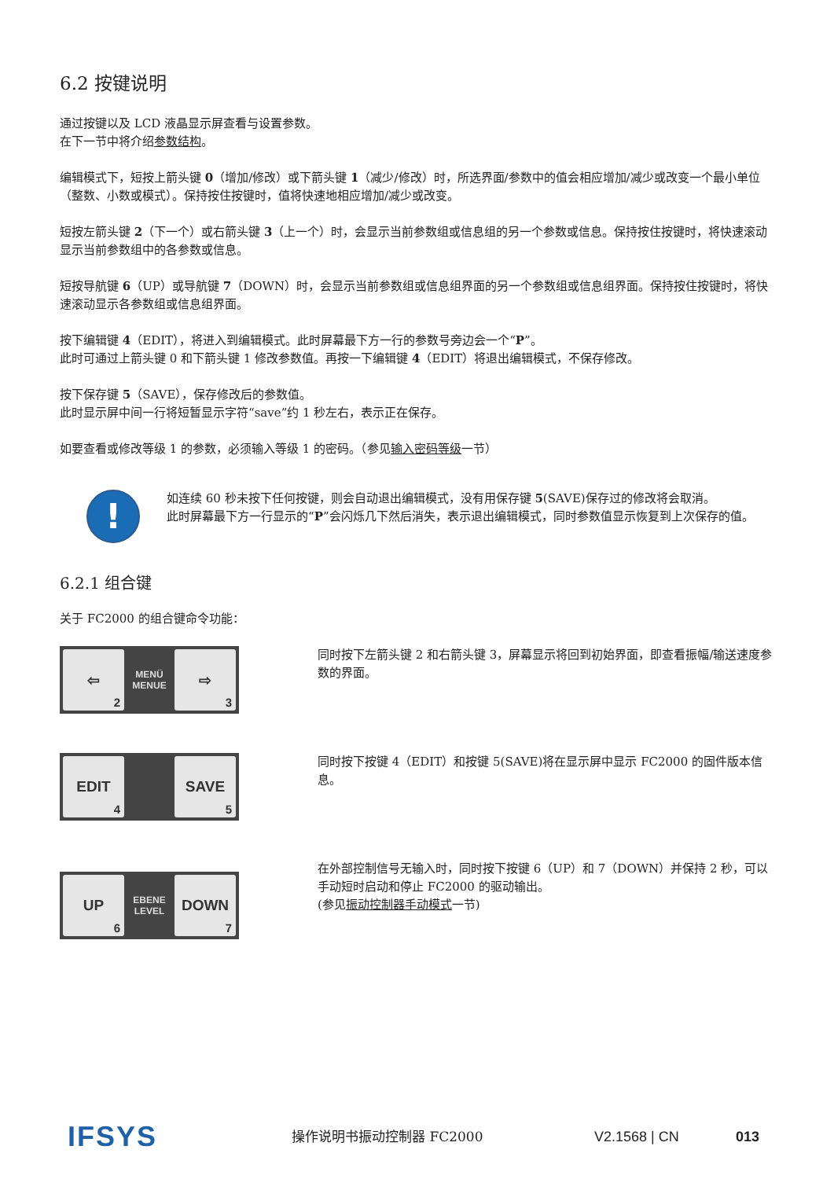6.2 按键说明
通过按键以及 LCD 液晶显示屏查看与设置参数。
在下一节中将介绍参数结构。
编辑模式下，短按上箭头键 0（增加/修改）或下箭头键 1（减少/修改）时，所选界面/参数中的值会相应增加/减少或改变一个最小单位（整数、小数或模式）。保持按住按键时，值将快速地相应增加/减少或改变。
短按左箭头键 2（下一个）或右箭头键 3（上一个）时，会显示当前参数组或信息组的另一个参数或信息。保持按住按键时，将快速滚动显示当前参数组中的各参数或信息。
短按导航键 6（UP）或导航键 7（DOWN）时，会显示当前参数组或信息组界面的另一个参数组或信息组界面。保持按住按键时，将快速滚动显示各参数组或信息组界面。
按下编辑键 4（EDIT），将进入到编辑模式。此时屏幕最下方一行的参数号旁边会一个“P”。
此时可通过上箭头键 0 和下箭头键 1 修改参数值。再按一下编辑键 4（EDIT）将退出编辑模式，不保存修改。
按下保存键 5（SAVE），保存修改后的参数值。
此时显示屏中间一行将短暂显示字符“save”约 1 秒左右，表示正在保存。
如要查看或修改等级 1 的参数，必须输入等级 1 的密码。（参见输入密码等级一节）
!
如连续 60 秒未按下任何按键，则会自动退出编辑模式，没有用保存键 5(SAVE)保存过的修改将会取消。
此时屏幕最下方一行显示的“P”会闪烁几下然后消失，表示退出编辑模式，同时参数值显示恢复到上次保存的值。
6.2.1 组合键
关于 FC2000 的组合键命令功能：
⇦
2
MENÜ
MENUE
⇨
3
同时按下左箭头键 2 和右箭头键 3，屏幕显示将回到初始界面，即查看振幅/输送速度参数的界面。
EDIT
4
SAVE
5
同时按下按键 4（EDIT）和按键 5(SAVE)将在显示屏中显示 FC2000 的固件版本信息。
UP
6
EBENE
LEVEL
DOWN
7
在外部控制信号无输入时，同时按下按键 6（UP）和 7（DOWN）并保持 2 秒，可以手动短时启动和停止 FC2000 的驱动输出。
(参见振动控制器手动模式一节)
IFSYS
操作说明书振动控制器 FC2000 V2.1568 | CN 013